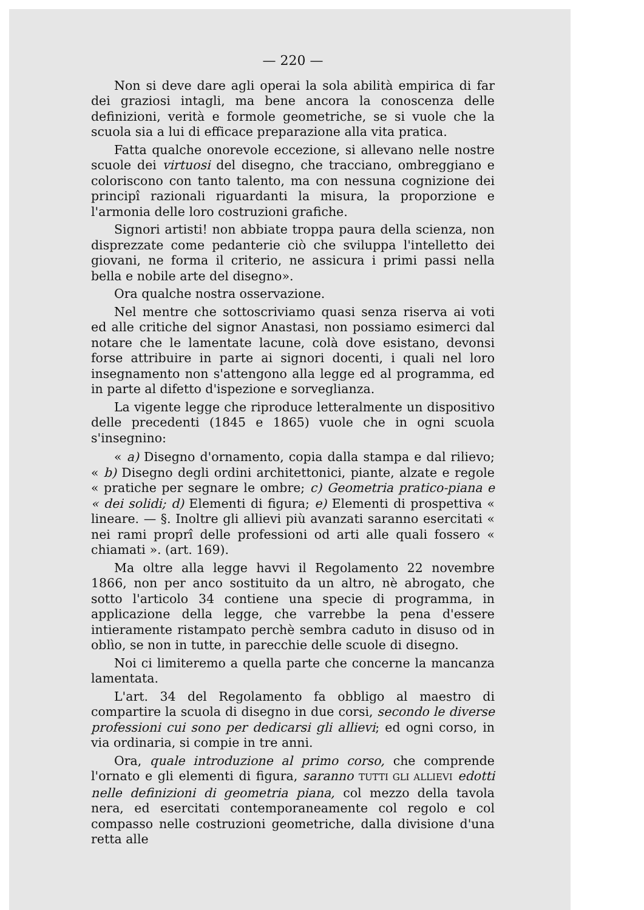— 220 —
Non si deve dare agli operai la sola abilità empirica di far dei graziosi intagli, ma bene ancora la conoscenza delle definizioni, verità e formole geometriche, se si vuole che la scuola sia a lui di efficace preparazione alla vita pratica.
Fatta qualche onorevole eccezione, si allevano nelle nostre scuole dei virtuosi del disegno, che tracciano, ombreggiano e coloriscono con tanto talento, ma con nessuna cognizione dei principî razionali riguardanti la misura, la proporzione e l'armonia delle loro costruzioni grafiche.
Signori artisti! non abbiate troppa paura della scienza, non disprezzate come pedanterie ciò che sviluppa l'intelletto dei giovani, ne forma il criterio, ne assicura i primi passi nella bella e nobile arte del disegno».
Ora qualche nostra osservazione.
Nel mentre che sottoscriviamo quasi senza riserva ai voti ed alle critiche del signor Anastasi, non possiamo esimerci dal notare che le lamentate lacune, colà dove esistano, devonsi forse attribuire in parte ai signori docenti, i quali nel loro insegnamento non s'attengono alla legge ed al programma, ed in parte al difetto d'ispezione e sorveglianza.
La vigente legge che riproduce letteralmente un dispositivo delle precedenti (1845 e 1865) vuole che in ogni scuola s'insegnino:
« a) Disegno d'ornamento, copia dalla stampa e dal rilievo; « b) Disegno degli ordini architettonici, piante, alzate e regole « pratiche per segnare le ombre; c) Geometria pratico-piana e « dei solidi; d) Elementi di figura; e) Elementi di prospettiva « lineare. — §. Inoltre gli allievi più avanzati saranno esercitati « nei rami proprî delle professioni od arti alle quali fossero « chiamati ». (art. 169).
Ma oltre alla legge havvi il Regolamento 22 novembre 1866, non per anco sostituito da un altro, nè abrogato, che sotto l'articolo 34 contiene una specie di programma, in applicazione della legge, che varrebbe la pena d'essere intieramente ristampato perchè sembra caduto in disuso od in oblìo, se non in tutte, in parecchie delle scuole di disegno.
Noi ci limiteremo a quella parte che concerne la mancanza lamentata.
L'art. 34 del Regolamento fa obbligo al maestro di compartire la scuola di disegno in due corsi, secondo le diverse professioni cui sono per dedicarsi gli allievi; ed ogni corso, in via ordinaria, si compie in tre anni.
Ora, quale introduzione al primo corso, che comprende l'ornato e gli elementi di figura, saranno TUTTI GLI ALLIEVI edotti nelle definizioni di geometria piana, col mezzo della tavola nera, ed esercitati contemporaneamente col regolo e col compasso nelle costruzioni geometriche, dalla divisione d'una retta alle